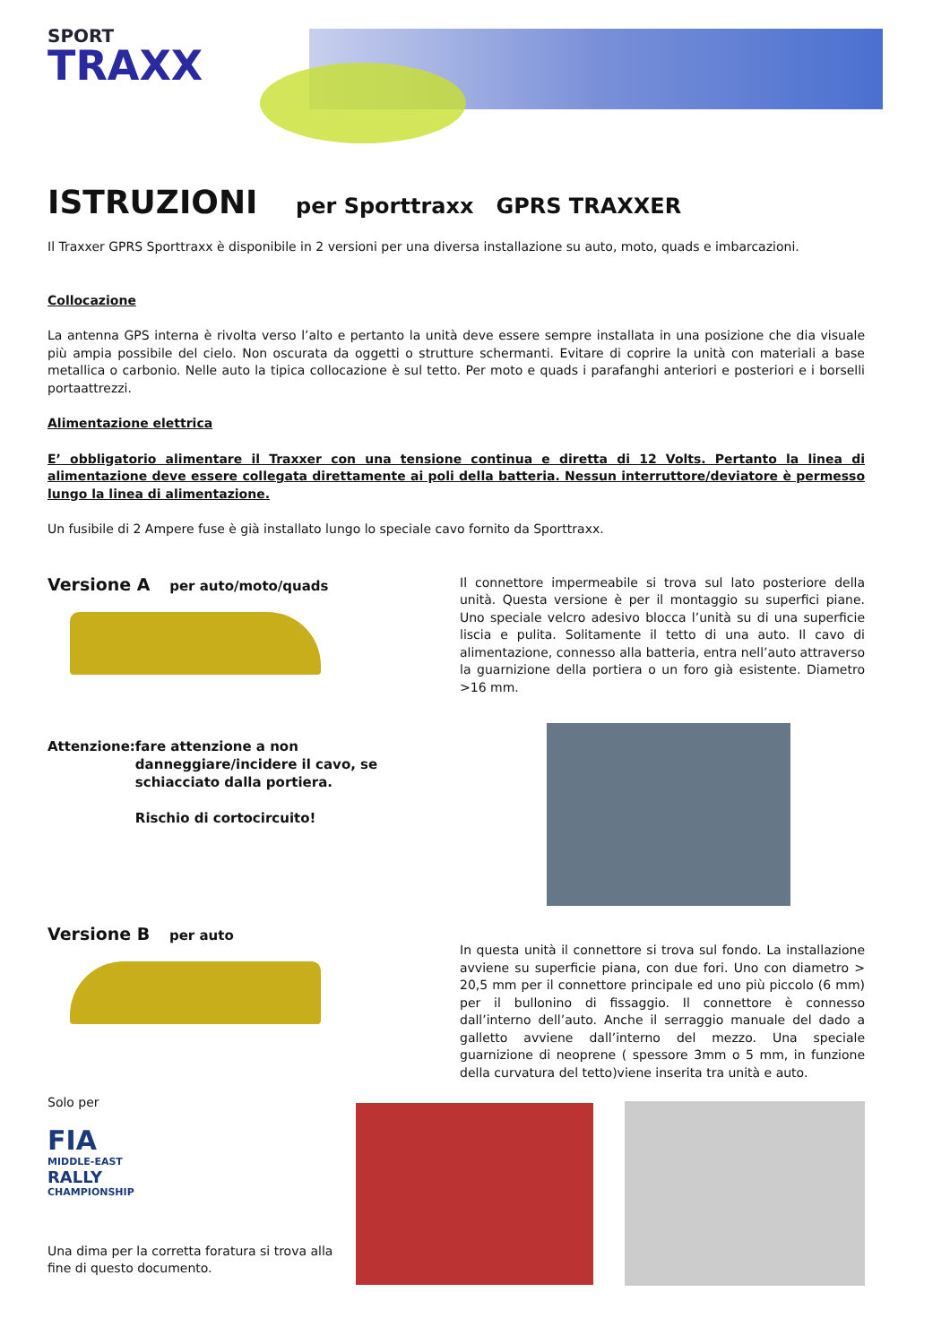SPORT
TRAXX
ISTRUZIONI per Sporttraxx GPRS TRAXXER
Il Traxxer GPRS Sporttraxx è disponibile in 2 versioni per una diversa installazione su auto, moto, quads e imbarcazioni.
Collocazione
La antenna GPS interna è rivolta verso l’alto e pertanto la unità deve essere sempre installata in una posizione che dia visuale più ampia possibile del cielo. Non oscurata da oggetti o strutture schermanti. Evitare di coprire la unità con materiali a base metallica o carbonio. Nelle auto la tipica collocazione è sul tetto. Per moto e quads i parafanghi anteriori e posteriori e i borselli portaattrezzi.
Alimentazione elettrica
E’ obbligatorio alimentare il Traxxer con una tensione continua e diretta di 12 Volts. Pertanto la linea di alimentazione deve essere collegata direttamente ai poli della batteria. Nessun interruttore/deviatore è permesso lungo la linea di alimentazione.
Un fusibile di 2 Ampere fuse è già installato lungo lo speciale cavo fornito da Sporttraxx.
Versione A per auto/moto/quads
Attenzione: fare attenzione a non danneggiare/incidere il cavo, se schiacciato dalla portiera.
Rischio di cortocircuito!
Il connettore impermeabile si trova sul lato posteriore della unità. Questa versione è per il montaggio su superfici piane. Uno speciale velcro adesivo blocca l’unità su di una superficie liscia e pulita. Solitamente il tetto di una auto. Il cavo di alimentazione, connesso alla batteria, entra nell’auto attraverso la guarnizione della portiera o un foro già esistente. Diametro >16 mm.
Versione B per auto
In questa unità il connettore si trova sul fondo. La installazione avviene su superficie piana, con due fori. Uno con diametro > 20,5 mm per il connettore principale ed uno più piccolo (6 mm) per il bullonino di fissaggio. Il connettore è connesso dall’interno dell’auto. Anche il serraggio manuale del dado a galletto avviene dall’interno del mezzo. Una speciale guarnizione di neoprene ( spessore 3mm o 5 mm, in funzione della curvatura del tetto)viene inserita tra unità e auto.
Solo per
FIA
MIDDLE-EAST
RALLY
CHAMPIONSHIP
Una dima per la corretta foratura si trova alla fine di questo documento.